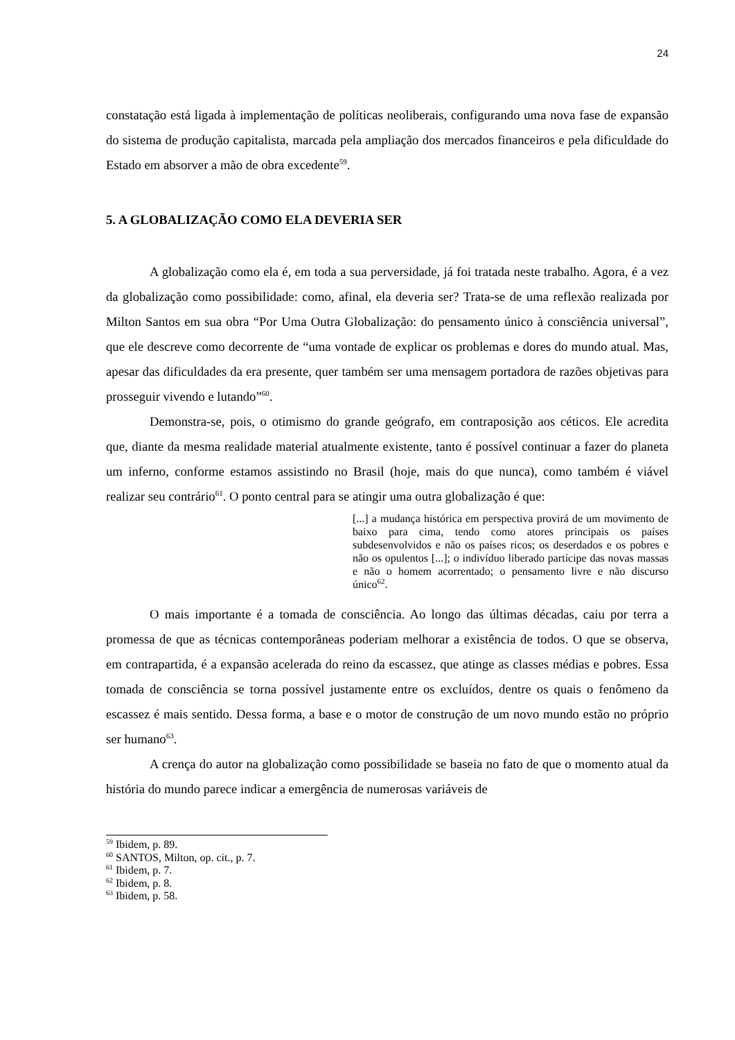24
constatação está ligada à implementação de políticas neoliberais, configurando uma nova fase de expansão do sistema de produção capitalista, marcada pela ampliação dos mercados financeiros e pela dificuldade do Estado em absorver a mão de obra excedente<sup>59</sup>.
5. A GLOBALIZAÇÃO COMO ELA DEVERIA SER
A globalização como ela é, em toda a sua perversidade, já foi tratada neste trabalho. Agora, é a vez da globalização como possibilidade: como, afinal, ela deveria ser? Trata-se de uma reflexão realizada por Milton Santos em sua obra “Por Uma Outra Globalização: do pensamento único à consciência universal”, que ele descreve como decorrente de “uma vontade de explicar os problemas e dores do mundo atual. Mas, apesar das dificuldades da era presente, quer também ser uma mensagem portadora de razões objetivas para prosseguir vivendo e lutando”<sup>60</sup>.
Demonstra-se, pois, o otimismo do grande geógrafo, em contraposição aos céticos. Ele acredita que, diante da mesma realidade material atualmente existente, tanto é possível continuar a fazer do planeta um inferno, conforme estamos assistindo no Brasil (hoje, mais do que nunca), como também é viável realizar seu contrário<sup>61</sup>. O ponto central para se atingir uma outra globalização é que:
[...] a mudança histórica em perspectiva provirá de um movimento de baixo para cima, tendo como atores principais os países subdesenvolvidos e não os países ricos; os deserdados e os pobres e não os opulentos [...]; o indivíduo liberado partícipe das novas massas e não o homem acorrentado; o pensamento livre e não discurso único<sup>62</sup>.
O mais importante é a tomada de consciência. Ao longo das últimas décadas, caiu por terra a promessa de que as técnicas contemporâneas poderiam melhorar a existência de todos. O que se observa, em contrapartida, é a expansão acelerada do reino da escassez, que atinge as classes médias e pobres. Essa tomada de consciência se torna possível justamente entre os excluídos, dentre os quais o fenômeno da escassez é mais sentido. Dessa forma, a base e o motor de construção de um novo mundo estão no próprio ser humano<sup>63</sup>.
A crença do autor na globalização como possibilidade se baseia no fato de que o momento atual da história do mundo parece indicar a emergência de numerosas variáveis de
<sup>59</sup> Ibidem, p. 89.
<sup>60</sup> SANTOS, Milton, op. cit., p. 7.
<sup>61</sup> Ibidem, p. 7.
<sup>62</sup> Ibidem, p. 8.
<sup>63</sup> Ibidem, p. 58.